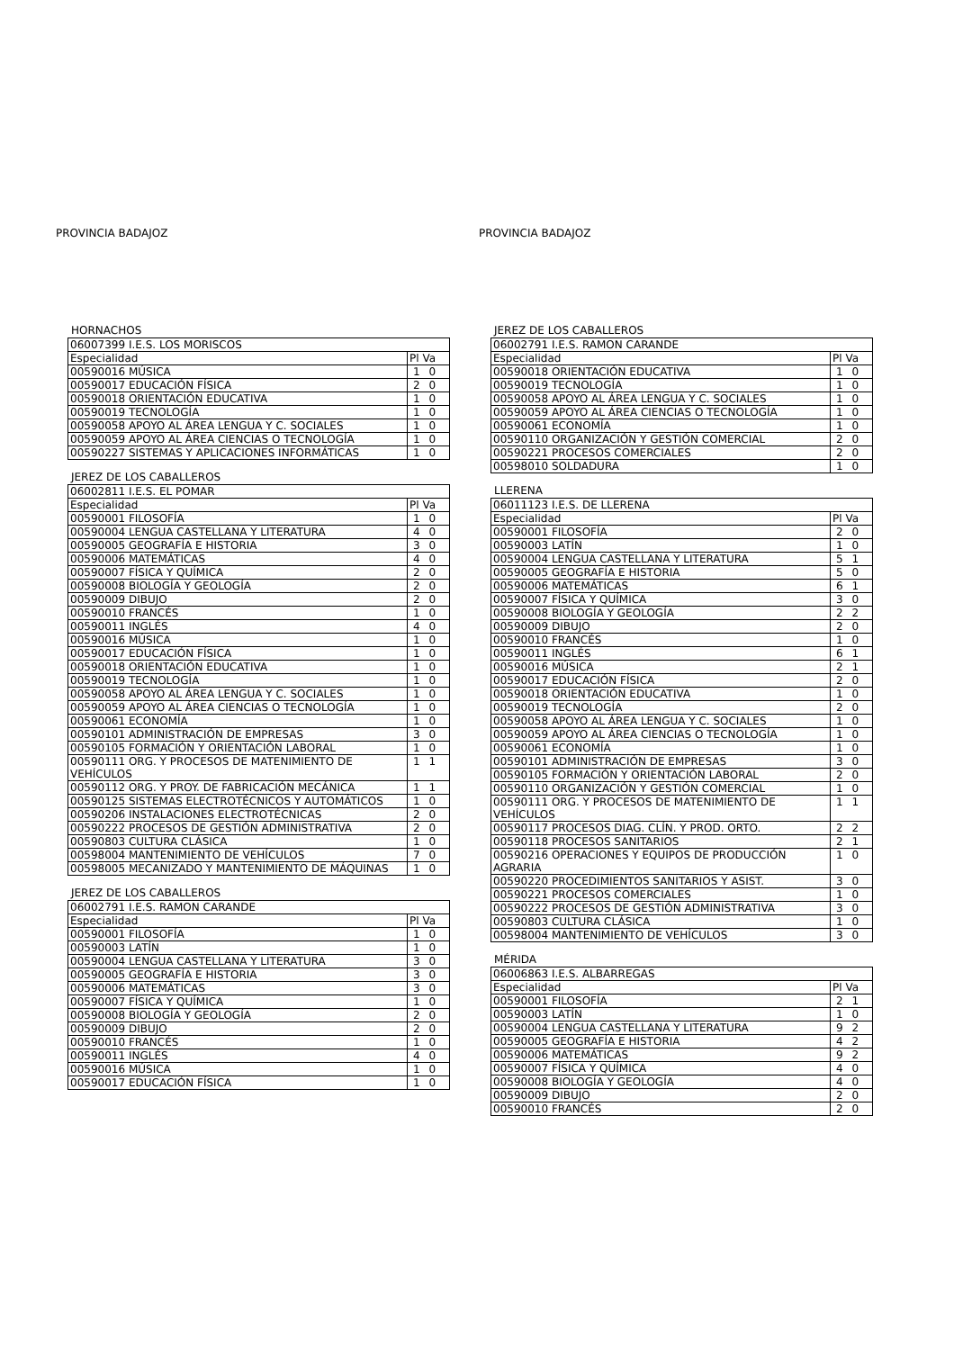PROVINCIA BADAJOZ
HORNACHOS
| 06007399 I.E.S. LOS MORISCOS | |
| Especialidad | Pl Va |
| 00590016 MÚSICA | 1 0 |
| 00590017 EDUCACIÓN FÍSICA | 2 0 |
| 00590018 ORIENTACIÓN EDUCATIVA | 1 0 |
| 00590019 TECNOLOGÍA | 1 0 |
| 00590058 APOYO AL ÁREA LENGUA Y C. SOCIALES | 1 0 |
| 00590059 APOYO AL ÁREA CIENCIAS O TECNOLOGÍA | 1 0 |
| 00590227 SISTEMAS Y APLICACIONES INFORMÁTICAS | 1 0 |
JEREZ DE LOS CABALLEROS
| 06002811 I.E.S. EL POMAR | |
| Especialidad | Pl Va |
| 00590001 FILOSOFÍA | 1 0 |
| 00590004 LENGUA CASTELLANA Y LITERATURA | 4 0 |
| 00590005 GEOGRAFÍA E HISTORIA | 3 0 |
| 00590006 MATEMÁTICAS | 4 0 |
| 00590007 FÍSICA Y QUÍMICA | 2 0 |
| 00590008 BIOLOGÍA Y GEOLOGÍA | 2 0 |
| 00590009 DIBUJO | 2 0 |
| 00590010 FRANCÉS | 1 0 |
| 00590011 INGLÉS | 4 0 |
| 00590016 MÚSICA | 1 0 |
| 00590017 EDUCACIÓN FÍSICA | 1 0 |
| 00590018 ORIENTACIÓN EDUCATIVA | 1 0 |
| 00590019 TECNOLOGÍA | 1 0 |
| 00590058 APOYO AL ÁREA LENGUA Y C. SOCIALES | 1 0 |
| 00590059 APOYO AL ÁREA CIENCIAS O TECNOLOGÍA | 1 0 |
| 00590061 ECONOMÍA | 1 0 |
| 00590101 ADMINISTRACIÓN DE EMPRESAS | 3 0 |
| 00590105 FORMACIÓN Y ORIENTACIÓN LABORAL | 1 0 |
| 00590111 ORG. Y PROCESOS DE MATENIMIENTO DE VEHÍCULOS | 1 1 |
| 00590112 ORG. Y PROY. DE FABRICACIÓN MECÁNICA | 1 1 |
| 00590125 SISTEMAS ELECTROTÉCNICOS Y AUTOMÁTICOS | 1 0 |
| 00590206 INSTALACIONES ELECTROTÉCNICAS | 2 0 |
| 00590222 PROCESOS DE GESTIÓN ADMINISTRATIVA | 2 0 |
| 00590803 CULTURA CLÁSICA | 1 0 |
| 00598004 MANTENIMIENTO DE VEHÍCULOS | 7 0 |
| 00598005 MECANIZADO Y MANTENIMIENTO DE MÁQUINAS | 1 0 |
JEREZ DE LOS CABALLEROS
| 06002791 I.E.S. RAMON CARANDE | |
| Especialidad | Pl Va |
| 00590001 FILOSOFÍA | 1 0 |
| 00590003 LATÍN | 1 0 |
| 00590004 LENGUA CASTELLANA Y LITERATURA | 3 0 |
| 00590005 GEOGRAFÍA E HISTORIA | 3 0 |
| 00590006 MATEMÁTICAS | 3 0 |
| 00590007 FÍSICA Y QUÍMICA | 1 0 |
| 00590008 BIOLOGÍA Y GEOLOGÍA | 2 0 |
| 00590009 DIBUJO | 2 0 |
| 00590010 FRANCÉS | 1 0 |
| 00590011 INGLÉS | 4 0 |
| 00590016 MÚSICA | 1 0 |
| 00590017 EDUCACIÓN FÍSICA | 1 0 |
PROVINCIA BADAJOZ
JEREZ DE LOS CABALLEROS
| 06002791 I.E.S. RAMON CARANDE | |
| Especialidad | Pl Va |
| 00590018 ORIENTACIÓN EDUCATIVA | 1 0 |
| 00590019 TECNOLOGÍA | 1 0 |
| 00590058 APOYO AL ÁREA LENGUA Y C. SOCIALES | 1 0 |
| 00590059 APOYO AL ÁREA CIENCIAS O TECNOLOGÍA | 1 0 |
| 00590061 ECONOMÍA | 1 0 |
| 00590110 ORGANIZACIÓN Y GESTIÓN COMERCIAL | 2 0 |
| 00590221 PROCESOS COMERCIALES | 2 0 |
| 00598010 SOLDADURA | 1 0 |
LLERENA
| 06011123 I.E.S. DE LLERENA | |
| Especialidad | Pl Va |
| 00590001 FILOSOFÍA | 2 0 |
| 00590003 LATÍN | 1 0 |
| 00590004 LENGUA CASTELLANA Y LITERATURA | 5 1 |
| 00590005 GEOGRAFÍA E HISTORIA | 5 0 |
| 00590006 MATEMÁTICAS | 6 1 |
| 00590007 FÍSICA Y QUÍMICA | 3 0 |
| 00590008 BIOLOGÍA Y GEOLOGÍA | 2 2 |
| 00590009 DIBUJO | 2 0 |
| 00590010 FRANCÉS | 1 0 |
| 00590011 INGLÉS | 6 1 |
| 00590016 MÚSICA | 2 1 |
| 00590017 EDUCACIÓN FÍSICA | 2 0 |
| 00590018 ORIENTACIÓN EDUCATIVA | 1 0 |
| 00590019 TECNOLOGÍA | 2 0 |
| 00590058 APOYO AL ÁREA LENGUA Y C. SOCIALES | 1 0 |
| 00590059 APOYO AL ÁREA CIENCIAS O TECNOLOGÍA | 1 0 |
| 00590061 ECONOMÍA | 1 0 |
| 00590101 ADMINISTRACIÓN DE EMPRESAS | 3 0 |
| 00590105 FORMACIÓN Y ORIENTACIÓN LABORAL | 2 0 |
| 00590110 ORGANIZACIÓN Y GESTIÓN COMERCIAL | 1 0 |
| 00590111 ORG. Y PROCESOS DE MATENIMIENTO DE VEHÍCULOS | 1 1 |
| 00590117 PROCESOS DIAG. CLÍN. Y PROD. ORTO. | 2 2 |
| 00590118 PROCESOS SANITARIOS | 2 1 |
| 00590216 OPERACIONES Y EQUIPOS DE PRODUCCIÓN AGRARIA | 1 0 |
| 00590220 PROCEDIMIENTOS SANITARIOS Y ASIST. | 3 0 |
| 00590221 PROCESOS COMERCIALES | 1 0 |
| 00590222 PROCESOS DE GESTIÓN ADMINISTRATIVA | 3 0 |
| 00590803 CULTURA CLÁSICA | 1 0 |
| 00598004 MANTENIMIENTO DE VEHÍCULOS | 3 0 |
MÉRIDA
| 06006863 I.E.S. ALBARREGAS | |
| Especialidad | Pl Va |
| 00590001 FILOSOFÍA | 2 1 |
| 00590003 LATÍN | 1 0 |
| 00590004 LENGUA CASTELLANA Y LITERATURA | 9 2 |
| 00590005 GEOGRAFÍA E HISTORIA | 4 2 |
| 00590006 MATEMÁTICAS | 9 2 |
| 00590007 FÍSICA Y QUÍMICA | 4 0 |
| 00590008 BIOLOGÍA Y GEOLOGÍA | 4 0 |
| 00590009 DIBUJO | 2 0 |
| 00590010 FRANCÉS | 2 0 |